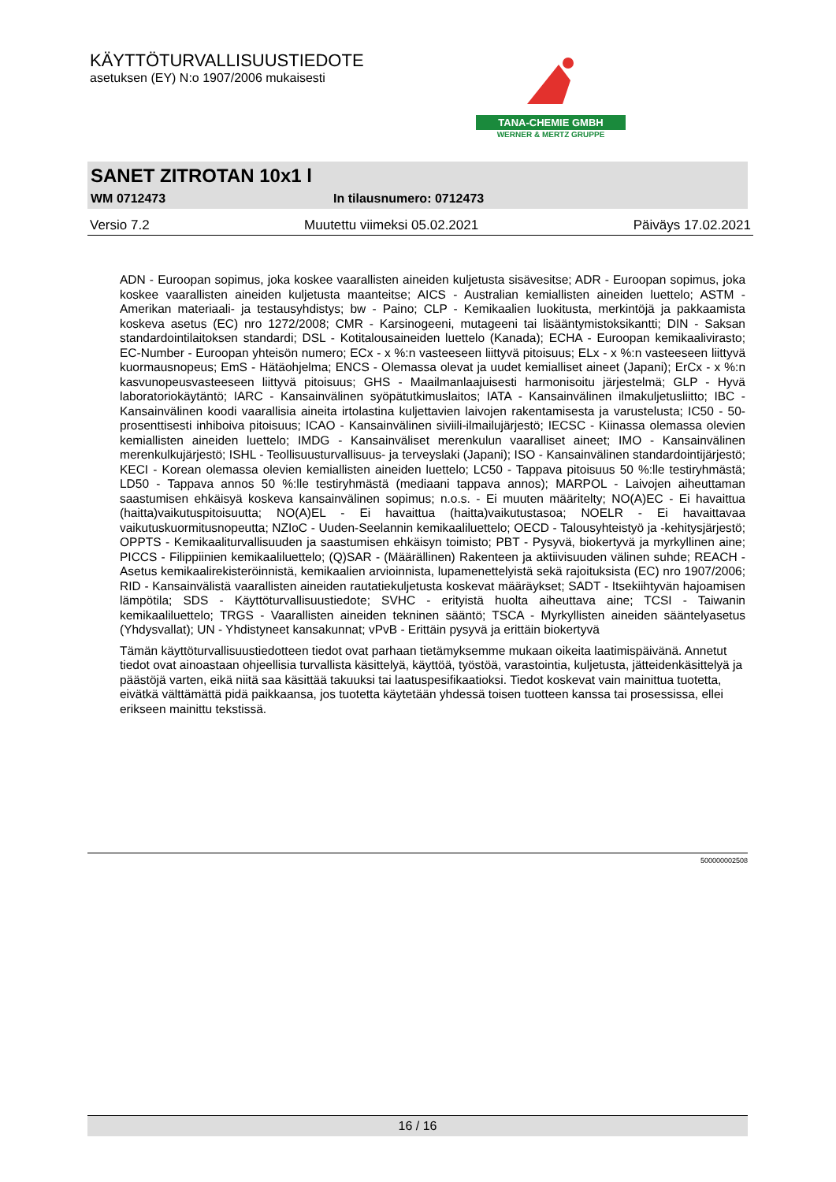KÄYTTÖTURVALLISUUSTIEDOTE
asetuksen (EY) N:o 1907/2006 mukaisesti
TANA-CHEMIE GMBH
WERNER & MERTZ GRUPPE
SANET ZITROTAN 10x1 l
WM 0712473 In tilausnumero: 0712473
Versio 7.2 Muutettu viimeksi 05.02.2021 Päiväys 17.02.2021
ADN - Euroopan sopimus, joka koskee vaarallisten aineiden kuljetusta sisävesitse; ADR - Euroopan sopimus, joka koskee vaarallisten aineiden kuljetusta maanteitse; AICS - Australian kemiallisten aineiden luettelo; ASTM - Amerikan materiaali- ja testausyhdistys; bw - Paino; CLP - Kemikaalien luokitusta, merkintöjä ja pakkaamista koskeva asetus (EC) nro 1272/2008; CMR - Karsinogeeni, mutageeni tai lisääntymistoksikantti; DIN - Saksan standardointilaitoksen standardi; DSL - Kotitalousaineiden luettelo (Kanada); ECHA - Euroopan kemikaalivirasto; EC-Number - Euroopan yhteisön numero; ECx - x %:n vasteeseen liittyvä pitoisuus; ELx - x %:n vasteeseen liittyvä kuormausnopeus; EmS - Hätäohjelma; ENCS - Olemassa olevat ja uudet kemialliset aineet (Japani); ErCx - x %:n kasvunopeusvasteeseen liittyvä pitoisuus; GHS - Maailmanlaajuisesti harmonisoitu järjestelmä; GLP - Hyvä laboratoriokäytäntö; IARC - Kansainvälinen syöpätutkimuslaitos; IATA - Kansainvälinen ilmakuljetusliitto; IBC - Kansainvälinen koodi vaarallisia aineita irtolastina kuljettavien laivojen rakentamisesta ja varustelusta; IC50 - 50-prosenttisesti inhiboiva pitoisuus; ICAO - Kansainvälinen siviili-ilmailujärjestö; IECSC - Kiinassa olemassa olevien kemiallisten aineiden luettelo; IMDG - Kansainväliset merenkulun vaaralliset aineet; IMO - Kansainvälinen merenkulkujärjestö; ISHL - Teollisuusturvallisuus- ja terveyslaki (Japani); ISO - Kansainvälinen standardointijärjestö; KECI - Korean olemassa olevien kemiallisten aineiden luettelo; LC50 - Tappava pitoisuus 50 %:lle testiryhmästä; LD50 - Tappava annos 50 %:lle testiryhmästä (mediaani tappava annos); MARPOL - Laivojen aiheuttaman saastumisen ehkäisyä koskeva kansainvälinen sopimus; n.o.s. - Ei muuten määritelty; NO(A)EC - Ei havaittua (haitta)vaikutuspitoisuutta; NO(A)EL - Ei havaittua (haitta)vaikutustasoa; NOELR - Ei havaittavaa vaikutuskuormitusnopeutta; NZIoC - Uuden-Seelannin kemikaaliluettelo; OECD - Talousyhteistyö ja -kehitysjärjestö; OPPTS - Kemikaaliturvallisuuden ja saastumisen ehkäisyn toimisto; PBT - Pysyvä, biokertyvä ja myrkyllinen aine; PICCS - Filippiinien kemikaaliluettelo; (Q)SAR - (Määrällinen) Rakenteen ja aktiivisuuden välinen suhde; REACH - Asetus kemikaalirekisteröinnistä, kemikaalien arvioinnista, lupamenettelyistä sekä rajoituksista (EC) nro 1907/2006; RID - Kansainvälistä vaarallisten aineiden rautatiekuljetusta koskevat määräykset; SADT - Itsekiihtyvän hajoamisen lämpötila; SDS - Käyttöturvallisuustiedote; SVHC - erityistä huolta aiheuttava aine; TCSI - Taiwanin kemikaaliluettelo; TRGS - Vaarallisten aineiden tekninen sääntö; TSCA - Myrkyllisten aineiden sääntelyasetus (Yhdysvallat); UN - Yhdistyneet kansakunnat; vPvB - Erittäin pysyvä ja erittäin biokertyvä
Tämän käyttöturvallisuustiedotteen tiedot ovat parhaan tietämyksemme mukaan oikeita laatimispäivänä. Annetut tiedot ovat ainoastaan ohjeellisia turvallista käsittelyä, käyttöä, työstöä, varastointia, kuljetusta, jätteidenkäsittelyä ja päästöjä varten, eikä niitä saa käsittää takuuksi tai laatuspesifikaatioksi. Tiedot koskevat vain mainittua tuotetta, eivätkä välttämättä pidä paikkaansa, jos tuotetta käytetään yhdessä toisen tuotteen kanssa tai prosessissa, ellei erikseen mainittu tekstissä.
500000002508
16 / 16